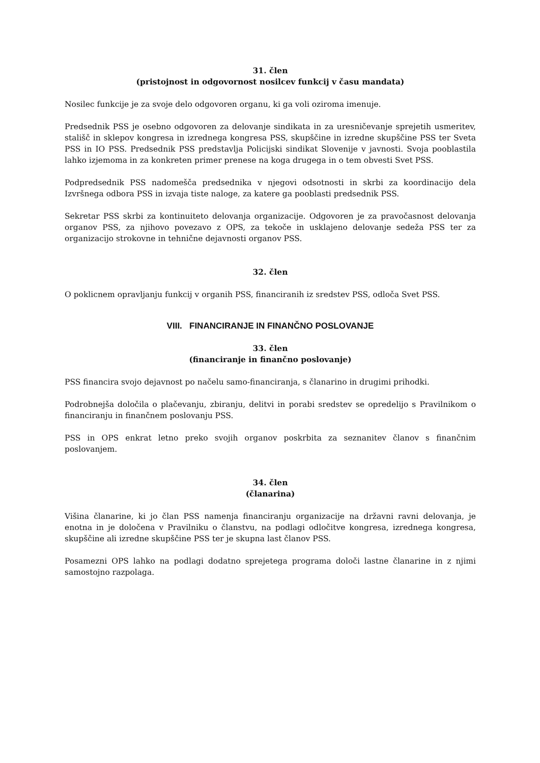31. člen
(pristojnost in odgovornost nosilcev funkcij v času mandata)
Nosilec funkcije je za svoje delo odgovoren organu, ki ga voli oziroma imenuje.
Predsednik PSS je osebno odgovoren za delovanje sindikata in za uresničevanje sprejetih usmeritev, stališč in sklepov kongresa in izrednega kongresa PSS, skupščine in izredne skupščine PSS ter Sveta PSS in IO PSS. Predsednik PSS predstavlja Policijski sindikat Slovenije v javnosti. Svoja pooblastila lahko izjemoma in za konkreten primer prenese na koga drugega in o tem obvesti Svet PSS.
Podpredsednik PSS nadomešča predsednika v njegovi odsotnosti in skrbi za koordinacijo dela Izvršnega odbora PSS in izvaja tiste naloge, za katere ga pooblasti predsednik PSS.
Sekretar PSS skrbi za kontinuiteto delovanja organizacije. Odgovoren je za pravočasnost delovanja organov PSS, za njihovo povezavo z OPS, za tekoče in usklajeno delovanje sedeža PSS ter za organizacijo strokovne in tehnične dejavnosti organov PSS.
32. člen
O poklicnem opravljanju funkcij v organih PSS, financiranih iz sredstev PSS, odloča Svet PSS.
VIII. FINANCIRANJE IN FINANČNO POSLOVANJE
33. člen
(financiranje in finančno poslovanje)
PSS financira svojo dejavnost po načelu samo-financiranja, s članarino in drugimi prihodki.
Podrobnejša določila o plačevanju, zbiranju, delitvi in porabi sredstev se opredelijo s Pravilnikom o financiranju in finančnem poslovanju PSS.
PSS in OPS enkrat letno preko svojih organov poskrbita za seznanitev članov s finančnim poslovanjem.
34. člen
(članarina)
Višina članarine, ki jo član PSS namenja financiranju organizacije na državni ravni delovanja, je enotna in je določena v Pravilniku o članstvu, na podlagi odločitve kongresa, izrednega kongresa, skupščine ali izredne skupščine PSS ter je skupna last članov PSS.
Posamezni OPS lahko na podlagi dodatno sprejetega programa določi lastne članarine in z njimi samostojno razpolaga.